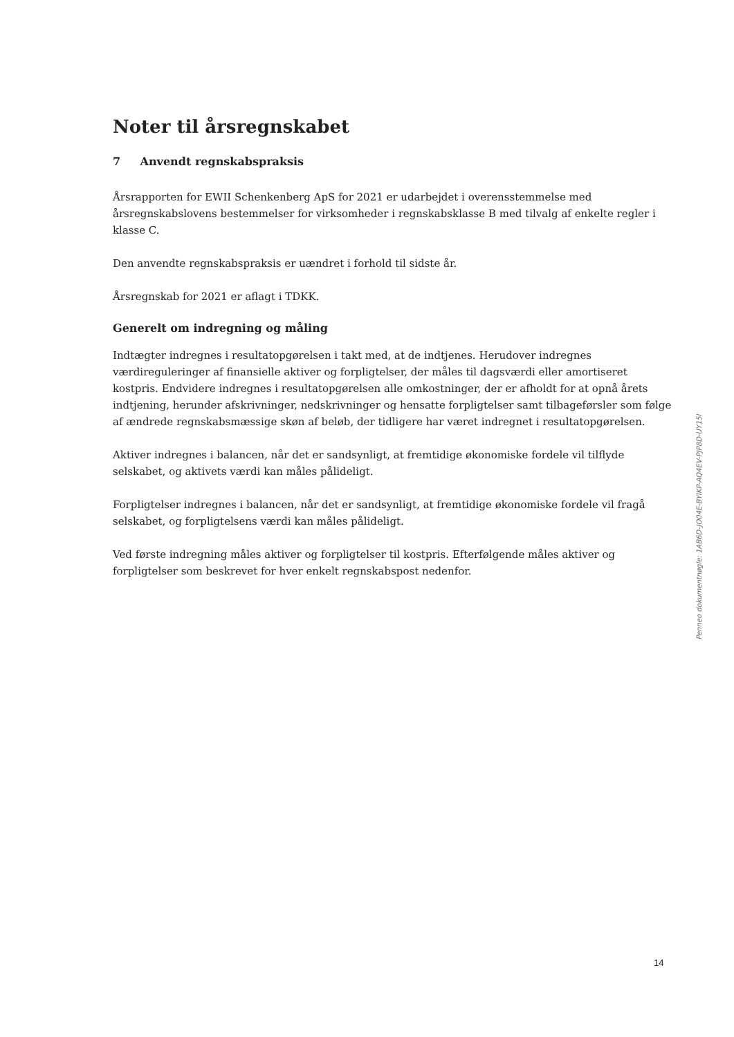Noter til årsregnskabet
7 Anvendt regnskabspraksis
Årsrapporten for EWII Schenkenberg ApS for 2021 er udarbejdet i overensstemmelse med årsregnskabslovens bestemmelser for virksomheder i regnskabsklasse B med tilvalg af enkelte regler i klasse C.
Den anvendte regnskabspraksis er uændret i forhold til sidste år.
Årsregnskab for 2021 er aflagt i TDKK.
Generelt om indregning og måling
Indtægter indregnes i resultatopgørelsen i takt med, at de indtjenes. Herudover indregnes værdireguleringer af finansielle aktiver og forpligtelser, der måles til dagsværdi eller amortiseret kostpris. Endvidere indregnes i resultatopgørelsen alle omkostninger, der er afholdt for at opnå årets indtjening, herunder afskrivninger, nedskrivninger og hensatte forpligtelser samt tilbageførsler som følge af ændrede regnskabsmæssige skøn af beløb, der tidligere har været indregnet i resultatopgørelsen.
Aktiver indregnes i balancen, når det er sandsynligt, at fremtidige økonomiske fordele vil tilflyde selskabet, og aktivets værdi kan måles pålideligt.
Forpligtelser indregnes i balancen, når det er sandsynligt, at fremtidige økonomiske fordele vil fragå selskabet, og forpligtelsens værdi kan måles pålideligt.
Ved første indregning måles aktiver og forpligtelser til kostpris. Efterfølgende måles aktiver og forpligtelser som beskrevet for hver enkelt regnskabspost nedenfor.
Penneo dokumentnøgle: 1AB6D-JO04E-BYIKP-AQ4EV-PJP8D-UY15I
14